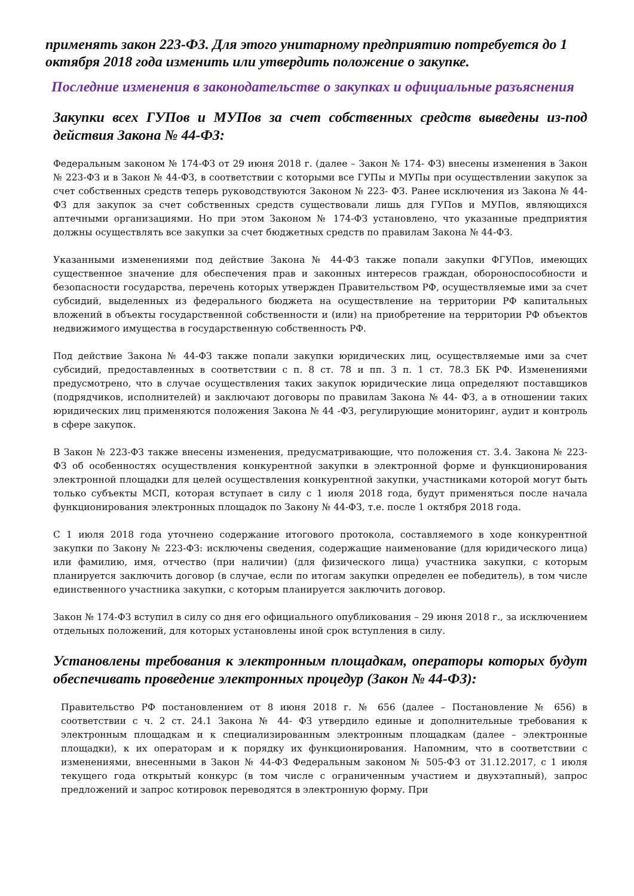применять закон 223-ФЗ. Для этого унитарному предприятию потребуется до 1 октября 2018 года изменить или утвердить положение о закупке.
Последние изменения в законодательстве о закупках и официальные разъяснения
Закупки всех ГУПов и МУПов за счет собственных средств выведены из-под действия Закона № 44-ФЗ:
Федеральным законом № 174-ФЗ от 29 июня 2018 г. (далее – Закон № 174- ФЗ) внесены изменения в Закон № 223-ФЗ и в Закон № 44-ФЗ, в соответствии с которыми все ГУПы и МУПы при осуществлении закупок за счет собственных средств теперь руководствуются Законом № 223- ФЗ. Ранее исключения из Закона № 44-ФЗ для закупок за счет собственных средств существовали лишь для ГУПов и МУПов, являющихся аптечными организациями. Но при этом Законом № 174-ФЗ установлено, что указанные предприятия должны осуществлять все закупки за счет бюджетных средств по правилам Закона № 44-ФЗ.
Указанными изменениями под действие Закона № 44-ФЗ также попали закупки ФГУПов, имеющих существенное значение для обеспечения прав и законных интересов граждан, обороноспособности и безопасности государства, перечень которых утвержден Правительством РФ, осуществляемые ими за счет субсидий, выделенных из федерального бюджета на осуществление на территории РФ капитальных вложений в объекты государственной собственности и (или) на приобретение на территории РФ объектов недвижимого имущества в государственную собственность РФ.
Под действие Закона № 44-ФЗ также попали закупки юридических лиц, осуществляемые ими за счет субсидий, предоставленных в соответствии с п. 8 ст. 78 и пп. 3 п. 1 ст. 78.3 БК РФ. Изменениями предусмотрено, что в случае осуществления таких закупок юридические лица определяют поставщиков (подрядчиков, исполнителей) и заключают договоры по правилам Закона № 44- ФЗ, а в отношении таких юридических лиц применяются положения Закона № 44 -ФЗ, регулирующие мониторинг, аудит и контроль в сфере закупок.
В Закон № 223-ФЗ также внесены изменения, предусматривающие, что положения ст. 3.4. Закона № 223-ФЗ об особенностях осуществления конкурентной закупки в электронной форме и функционирования электронной площадки для целей осуществления конкурентной закупки, участниками которой могут быть только субъекты МСП, которая вступает в силу с 1 июля 2018 года, будут применяться после начала функционирования электронных площадок по Закону № 44-ФЗ, т.е. после 1 октября 2018 года.
С 1 июля 2018 года уточнено содержание итогового протокола, составляемого в ходе конкурентной закупки по Закону № 223-ФЗ: исключены сведения, содержащие наименование (для юридического лица) или фамилию, имя, отчество (при наличии) (для физического лица) участника закупки, с которым планируется заключить договор (в случае, если по итогам закупки определен ее победитель), в том числе единственного участника закупки, с которым планируется заключить договор.
Закон № 174-ФЗ вступил в силу со дня его официального опубликования – 29 июня 2018 г., за исключением отдельных положений, для которых установлены иной срок вступления в силу.
Установлены требования к электронным площадкам, операторы которых будут обеспечивать проведение электронных процедур (Закон № 44-ФЗ):
Правительство РФ постановлением от 8 июня 2018 г. № 656 (далее – Постановление № 656) в соответствии с ч. 2 ст. 24.1 Закона № 44- ФЗ утвердило единые и дополнительные требования к электронным площадкам и к специализированным электронным площадкам (далее – электронные площадки), к их операторам и к порядку их функционирования. Напомним, что в соответствии с изменениями, внесенными в Закон № 44-ФЗ Федеральным законом № 505-ФЗ от 31.12.2017, с 1 июля текущего года открытый конкурс (в том числе с ограниченным участием и двухэтапный), запрос предложений и запрос котировок переводятся в электронную форму. При